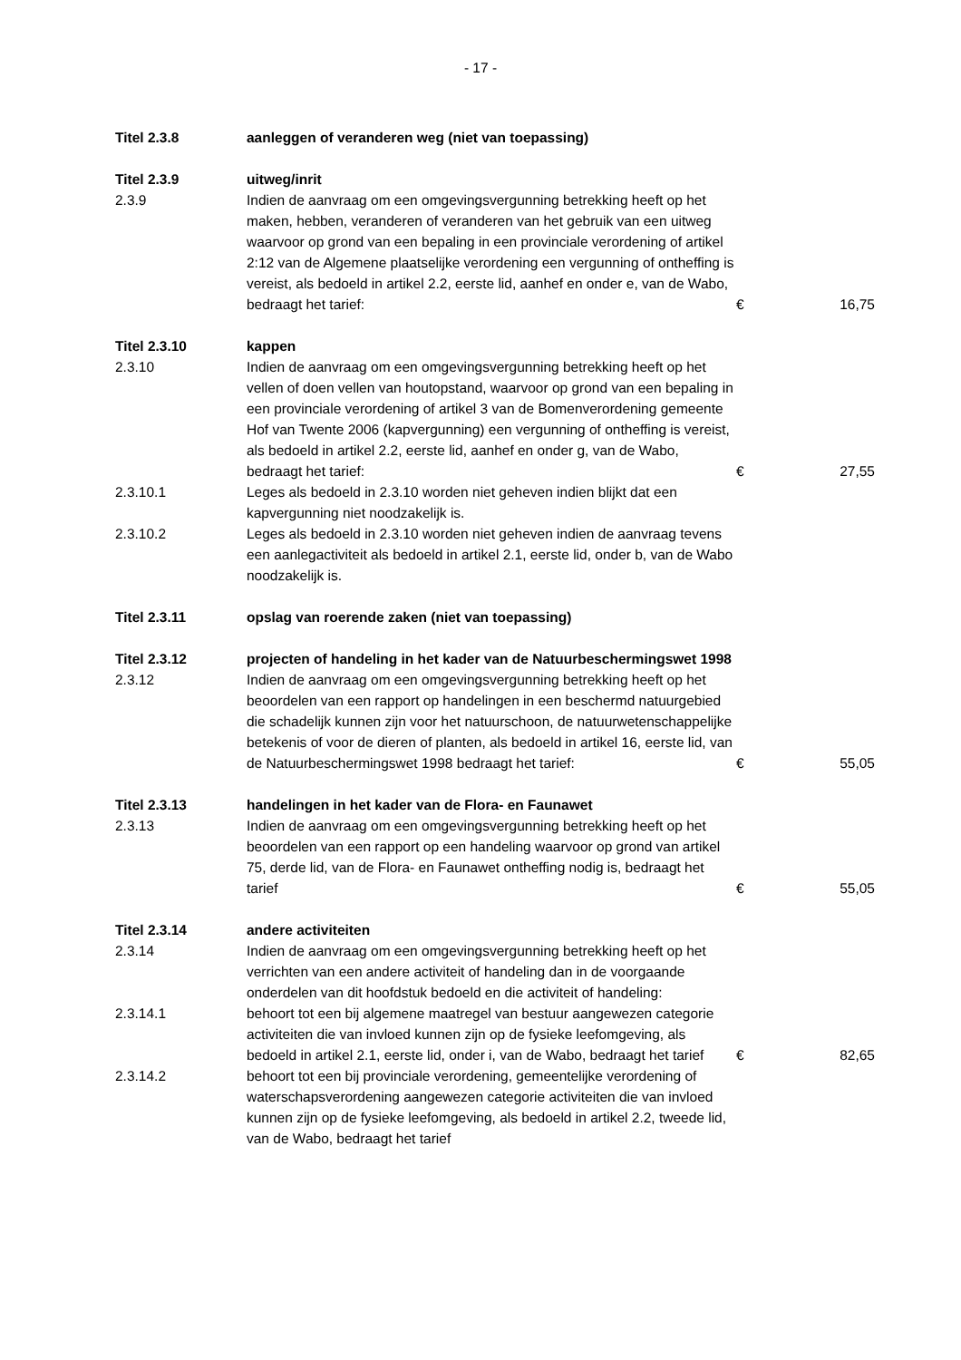- 17 -
| Titel 2.3.8 | aanleggen of veranderen weg (niet van toepassing) | | |
| Titel 2.3.9 | uitweg/inrit | | |
| 2.3.9 | Indien de aanvraag om een omgevingsvergunning betrekking heeft op het maken, hebben, veranderen of veranderen van het gebruik van een uitweg waarvoor op grond van een bepaling in een provinciale verordening of artikel 2:12 van de Algemene plaatselijke verordening een vergunning of ontheffing is vereist, als bedoeld in artikel 2.2, eerste lid, aanhef en onder e, van de Wabo, bedraagt het tarief: | € | 16,75 |
| Titel 2.3.10 | kappen | | |
| 2.3.10 | Indien de aanvraag om een omgevingsvergunning betrekking heeft op het vellen of doen vellen van houtopstand, waarvoor op grond van een bepaling in een provinciale verordening of artikel 3 van de Bomenverordening gemeente Hof van Twente 2006 (kapvergunning) een vergunning of ontheffing is vereist, als bedoeld in artikel 2.2, eerste lid, aanhef en onder g, van de Wabo, bedraagt het tarief: | € | 27,55 |
| 2.3.10.1 | Leges als bedoeld in 2.3.10 worden niet geheven indien blijkt dat een kapvergunning niet noodzakelijk is. | | |
| 2.3.10.2 | Leges als bedoeld in 2.3.10 worden niet geheven indien de aanvraag tevens een aanlegactiviteit als bedoeld in artikel 2.1, eerste lid, onder b, van de Wabo noodzakelijk is. | | |
| Titel 2.3.11 | opslag van roerende zaken (niet van toepassing) | | |
| Titel 2.3.12 | projecten of handeling in het kader van de Natuurbeschermingswet 1998 | | |
| 2.3.12 | Indien de aanvraag om een omgevingsvergunning betrekking heeft op het beoordelen van een rapport op handelingen in een beschermd natuurgebied die schadelijk kunnen zijn voor het natuurschoon, de natuurwetenschappelijke betekenis of voor de dieren of planten, als bedoeld in artikel 16, eerste lid, van de Natuurbeschermingswet 1998 bedraagt het tarief: | € | 55,05 |
| Titel 2.3.13 | handelingen in het kader van de Flora- en Faunawet | | |
| 2.3.13 | Indien de aanvraag om een omgevingsvergunning betrekking heeft op het beoordelen van een rapport op een handeling waarvoor op grond van artikel 75, derde lid, van de Flora- en Faunawet ontheffing nodig is, bedraagt het tarief | € | 55,05 |
| Titel 2.3.14 | andere activiteiten | | |
| 2.3.14 | Indien de aanvraag om een omgevingsvergunning betrekking heeft op het verrichten van een andere activiteit of handeling dan in de voorgaande onderdelen van dit hoofdstuk bedoeld en die activiteit of handeling: | | |
| 2.3.14.1 | behoort tot een bij algemene maatregel van bestuur aangewezen categorie activiteiten die van invloed kunnen zijn op de fysieke leefomgeving, als bedoeld in artikel 2.1, eerste lid, onder i, van de Wabo, bedraagt het tarief | € | 82,65 |
| 2.3.14.2 | behoort tot een bij provinciale verordening, gemeentelijke verordening of waterschapsverordening aangewezen categorie activiteiten die van invloed kunnen zijn op de fysieke leefomgeving, als bedoeld in artikel 2.2, tweede lid, van de Wabo, bedraagt het tarief | | |